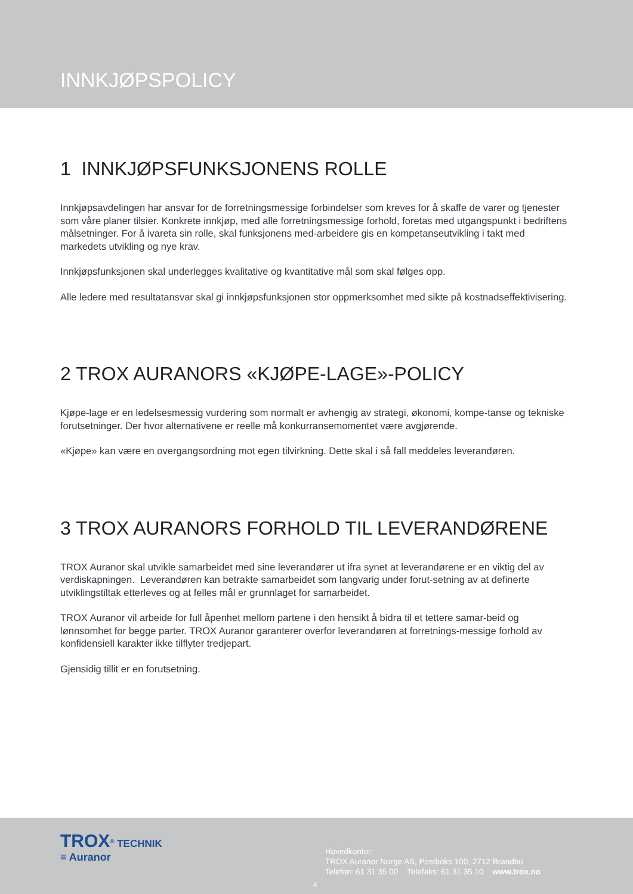INNKJØPSPOLICY
1 INNKJØPSFUNKSJONENS ROLLE
Innkjøpsavdelingen har ansvar for de forretningsmessige forbindelser som kreves for å skaffe de varer og tjenester som våre planer tilsier. Konkrete innkjøp, med alle forretningsmessige forhold, foretas med utgangspunkt i bedriftens målsetninger. For å ivareta sin rolle, skal funksjonens med-arbeidere gis en kompetanseutvikling i takt med markedets utvikling og nye krav.
Innkjøpsfunksjonen skal underlegges kvalitative og kvantitative mål som skal følges opp.
Alle ledere med resultatansvar skal gi innkjøpsfunksjonen stor oppmerksomhet med sikte på kostnadseffektivisering.
2 TROX AURANORS «KJØPE-LAGE»-POLICY
Kjøpe-lage er en ledelsesmessig vurdering som normalt er avhengig av strategi, økonomi, kompe-tanse og tekniske forutsetninger. Der hvor alternativene er reelle må konkurransemomentet være avgjørende.
«Kjøpe» kan være en overgangsordning mot egen tilvirkning. Dette skal i så fall meddeles leverandøren.
3 TROX AURANORS FORHOLD TIL LEVERANDØRENE
TROX Auranor skal utvikle samarbeidet med sine leverandører ut ifra synet at leverandørene er en viktig del av verdiskapningen. Leverandøren kan betrakte samarbeidet som langvarig under forut-setning av at definerte utviklingstiltak etterleves og at felles mål er grunnlaget for samarbeidet.
TROX Auranor vil arbeide for full åpenhet mellom partene i den hensikt å bidra til et tettere samar-beid og lønnsomhet for begge parter. TROX Auranor garanterer overfor leverandøren at forretnings-messige forhold av konfidensiell karakter ikke tilflyter tredjepart.
Gjensidig tillit er en forutsetning.
TROX<sup>®</sup> TECHNIK
≡ Auranor
Hovedkontor:
TROX Auranor Norge AS, Postboks 100, 2712 Brandbu
Telefon: 61 31 35 00 Telefaks: 61 31 35 10 www.trox.no
4